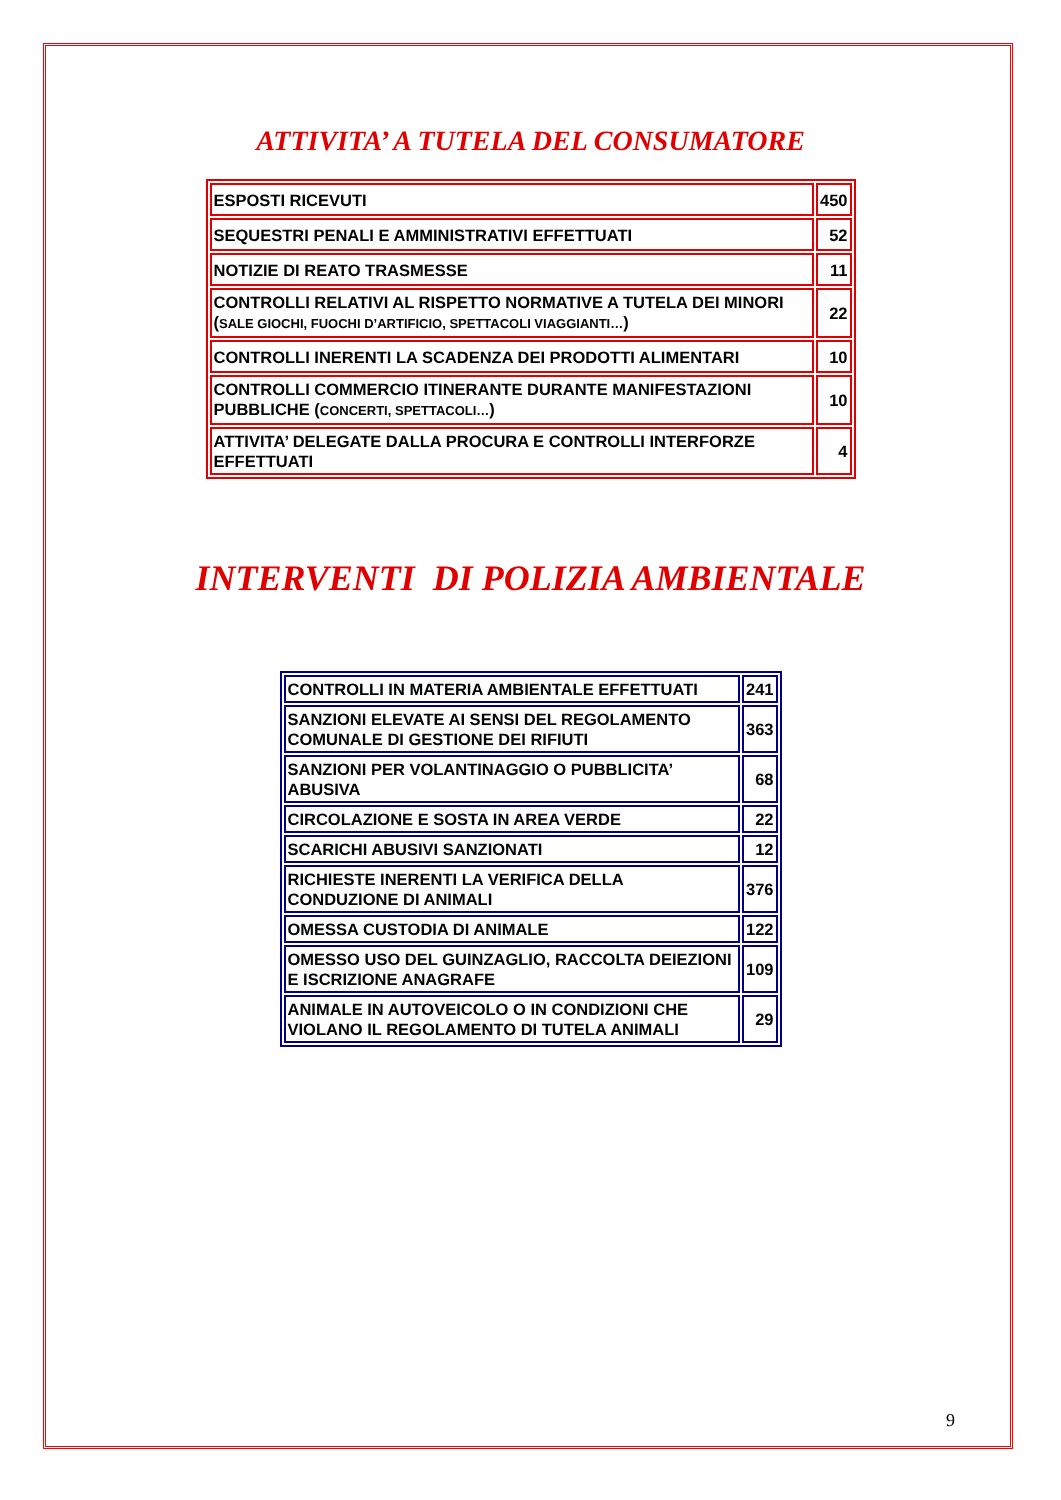ATTIVITA’ A TUTELA DEL CONSUMATORE
| ESPOSTI RICEVUTI | 450 |
| SEQUESTRI PENALI E AMMINISTRATIVI EFFETTUATI | 52 |
| NOTIZIE DI REATO TRASMESSE | 11 |
| CONTROLLI RELATIVI AL RISPETTO NORMATIVE A TUTELA DEI MINORI ( SALE GIOCHI, FUOCHI D’ARTIFICIO, SPETTACOLI VIAGGIANTI… ) | 22 |
| CONTROLLI INERENTI LA SCADENZA DEI PRODOTTI ALIMENTARI | 10 |
| CONTROLLI COMMERCIO ITINERANTE DURANTE MANIFESTAZIONI PUBBLICHE ( CONCERTI, SPETTACOLI… ) | 10 |
| ATTIVITA’ DELEGATE DALLA PROCURA E CONTROLLI INTERFORZE EFFETTUATI | 4 |
INTERVENTI DI POLIZIA AMBIENTALE
| CONTROLLI IN MATERIA AMBIENTALE EFFETTUATI | 241 |
| SANZIONI ELEVATE AI SENSI DEL REGOLAMENTO COMUNALE DI GESTIONE DEI RIFIUTI | 363 |
| SANZIONI PER VOLANTINAGGIO O PUBBLICITA’ ABUSIVA | 68 |
| CIRCOLAZIONE E SOSTA IN AREA VERDE | 22 |
| SCARICHI ABUSIVI SANZIONATI | 12 |
| RICHIESTE INERENTI LA VERIFICA DELLA CONDUZIONE DI ANIMALI | 376 |
| OMESSA CUSTODIA DI ANIMALE | 122 |
| OMESSO USO DEL GUINZAGLIO, RACCOLTA DEIEZIONI E ISCRIZIONE ANAGRAFE | 109 |
| ANIMALE IN AUTOVEICOLO O IN CONDIZIONI CHE VIOLANO IL REGOLAMENTO DI TUTELA ANIMALI | 29 |
9